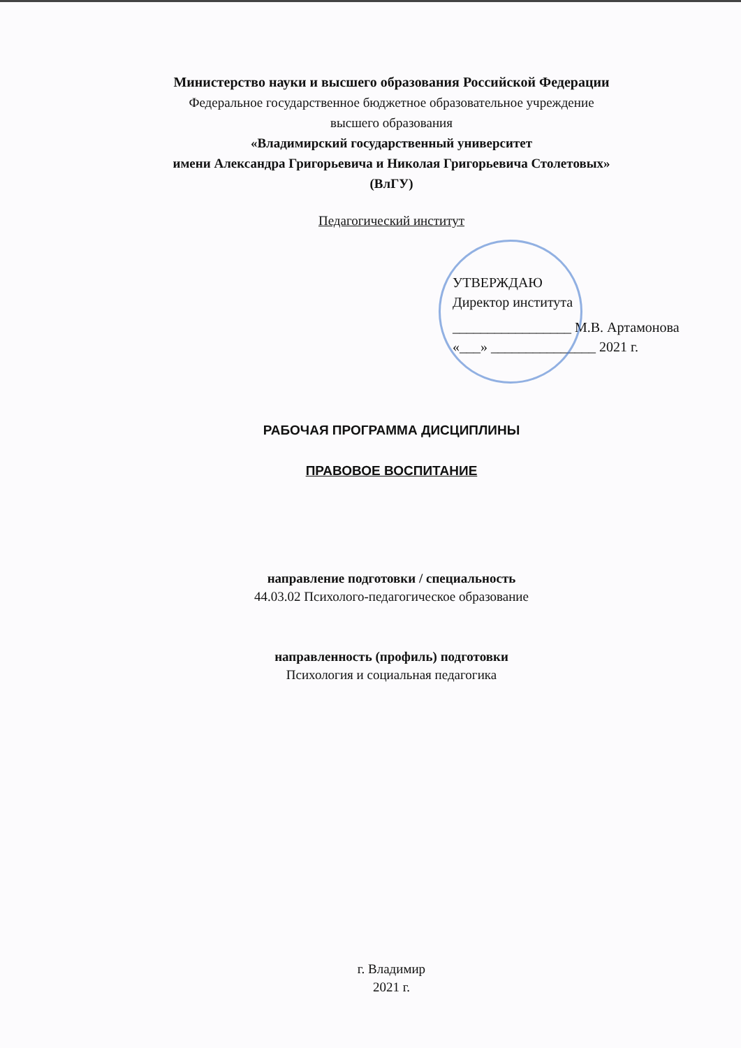Министерство науки и высшего образования Российской Федерации
Федеральное государственное бюджетное образовательное учреждение
высшего образования
«Владимирский государственный университет
имени Александра Григорьевича и Николая Григорьевича Столетовых»
(ВлГУ)
Педагогический институт
УТВЕРЖДАЮ
Директор института
_________________ М.В. Артамонова
«___» _______________ 2021 г.
РАБОЧАЯ ПРОГРАММА ДИСЦИПЛИНЫ
ПРАВОВОЕ ВОСПИТАНИЕ
направление подготовки / специальность
44.03.02 Психолого-педагогическое образование
направленность (профиль) подготовки
Психология и социальная педагогика
г. Владимир
2021 г.